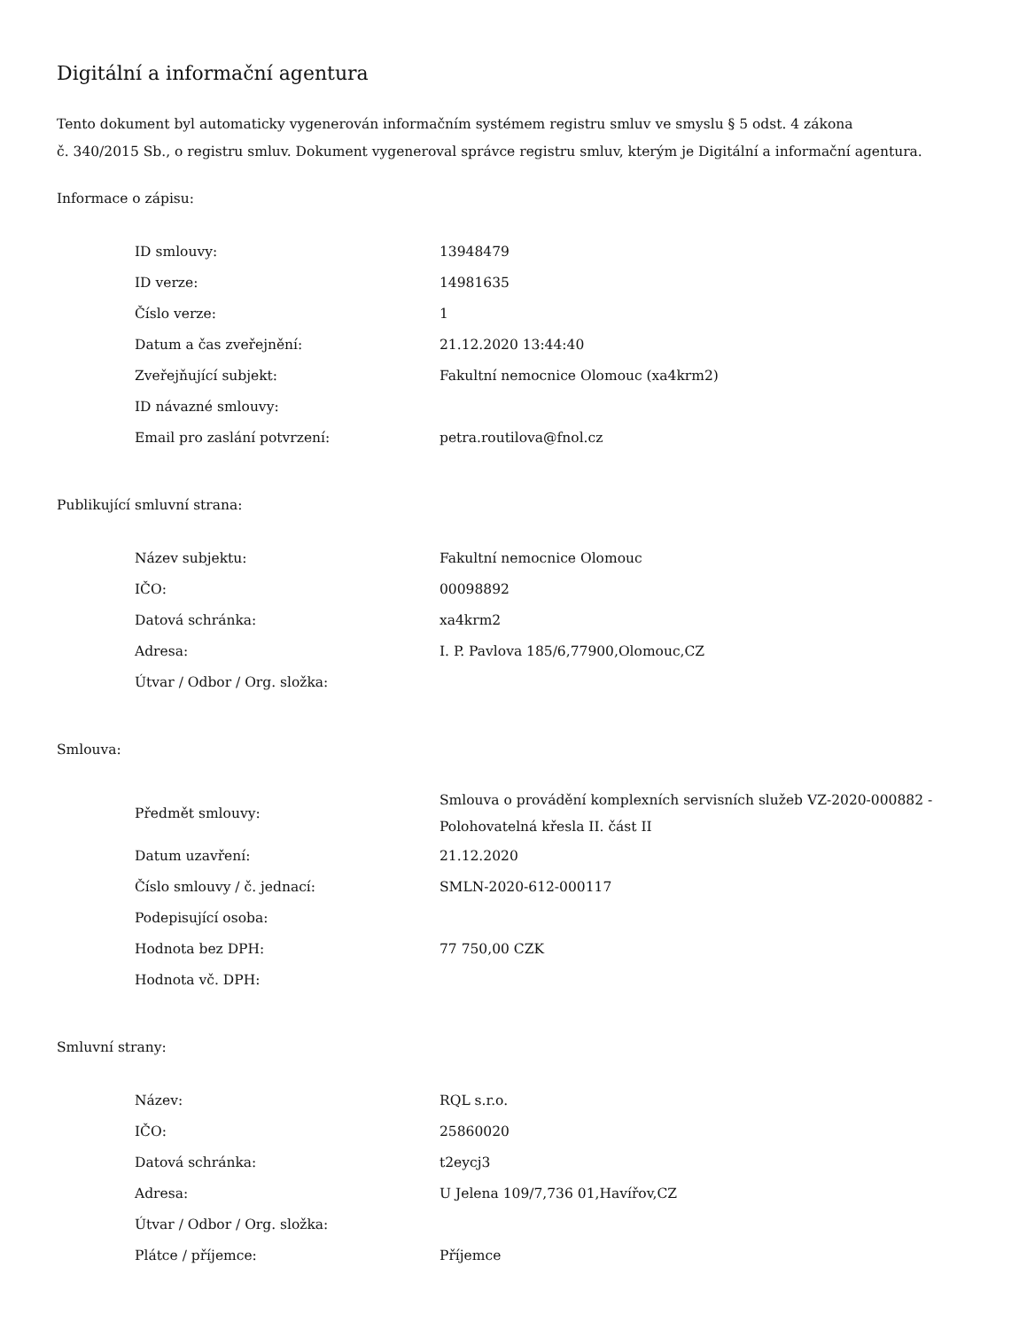Digitální a informační agentura
Tento dokument byl automaticky vygenerován informačním systémem registru smluv ve smyslu § 5 odst. 4 zákona
č. 340/2015 Sb., o registru smluv. Dokument vygeneroval správce registru smluv, kterým je Digitální a informační agentura.
Informace o zápisu:
| ID smlouvy: | 13948479 |
| ID verze: | 14981635 |
| Číslo verze: | 1 |
| Datum a čas zveřejnění: | 21.12.2020 13:44:40 |
| Zveřejňující subjekt: | Fakultní nemocnice Olomouc (xa4krm2) |
| ID návazné smlouvy: | |
| Email pro zaslání potvrzení: | petra.routilova@fnol.cz |
Publikující smluvní strana:
| Název subjektu: | Fakultní nemocnice Olomouc |
| IČO: | 00098892 |
| Datová schránka: | xa4krm2 |
| Adresa: | I. P. Pavlova 185/6,77900,Olomouc,CZ |
| Útvar / Odbor / Org. složka: | |
Smlouva:
| Předmět smlouvy: | Smlouva o provádění komplexních servisních služeb VZ-2020-000882 - Polohovatelná křesla II. část II |
| Datum uzavření: | 21.12.2020 |
| Číslo smlouvy / č. jednací: | SMLN-2020-612-000117 |
| Podepisující osoba: | |
| Hodnota bez DPH: | 77 750,00 CZK |
| Hodnota vč. DPH: | |
Smluvní strany:
| Název: | RQL s.r.o. |
| IČO: | 25860020 |
| Datová schránka: | t2eycj3 |
| Adresa: | U Jelena 109/7,736 01,Havířov,CZ |
| Útvar / Odbor / Org. složka: | |
| Plátce / příjemce: | Příjemce |